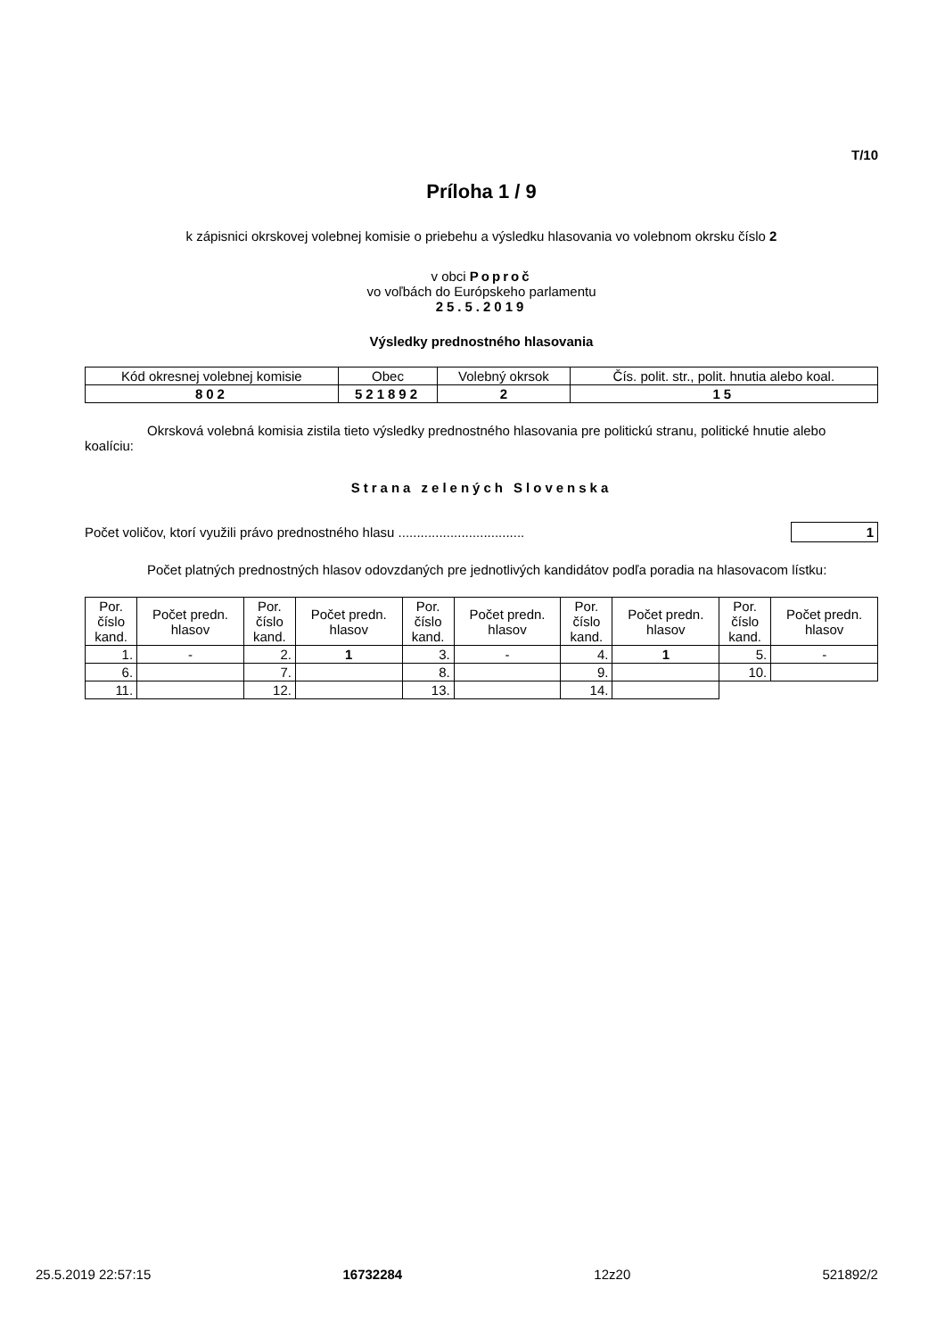T/10
Príloha 1 / 9
k zápisnici okrskovej volebnej komisie o priebehu a výsledku hlasovania vo volebnom okrsku číslo 2
v obci Poproč
vo voľbách do Európskeho parlamentu
25.5.2019
Výsledky prednostného hlasovania
| Kód okresnej volebnej komisie | Obec | Volebný okrsok | Čís. polit. str., polit. hnutia alebo koal. |
| 802 | 521892 | 2 | 15 |
Okrsková volebná komisia zistila tieto výsledky prednostného hlasovania pre politickú stranu, politické hnutie alebo koalíciu:
Strana zelených Slovenska
Počet voličov, ktorí využili právo prednostného hlasu .................................. 1
Počet platných prednostných hlasov odovzdaných pre jednotlivých kandidátov podľa poradia na hlasovacom lístku:
| Por. číslo kand. | Počet predn. hlasov | Por. číslo kand. | Počet predn. hlasov | Por. číslo kand. | Počet predn. hlasov | Por. číslo kand. | Počet predn. hlasov | Por. číslo kand. | Počet predn. hlasov |
| --- | --- | --- | --- | --- | --- | --- | --- | --- | --- |
| 1. | - | 2. | 1 | 3. | - | 4. | 1 | 5. | - |
| 6. | | 7. | | 8. | | 9. | | 10. | |
| 11. | | 12. | | 13. | | 14. | | | |
25.5.2019 22:57:15 16732284 12z20 521892/2